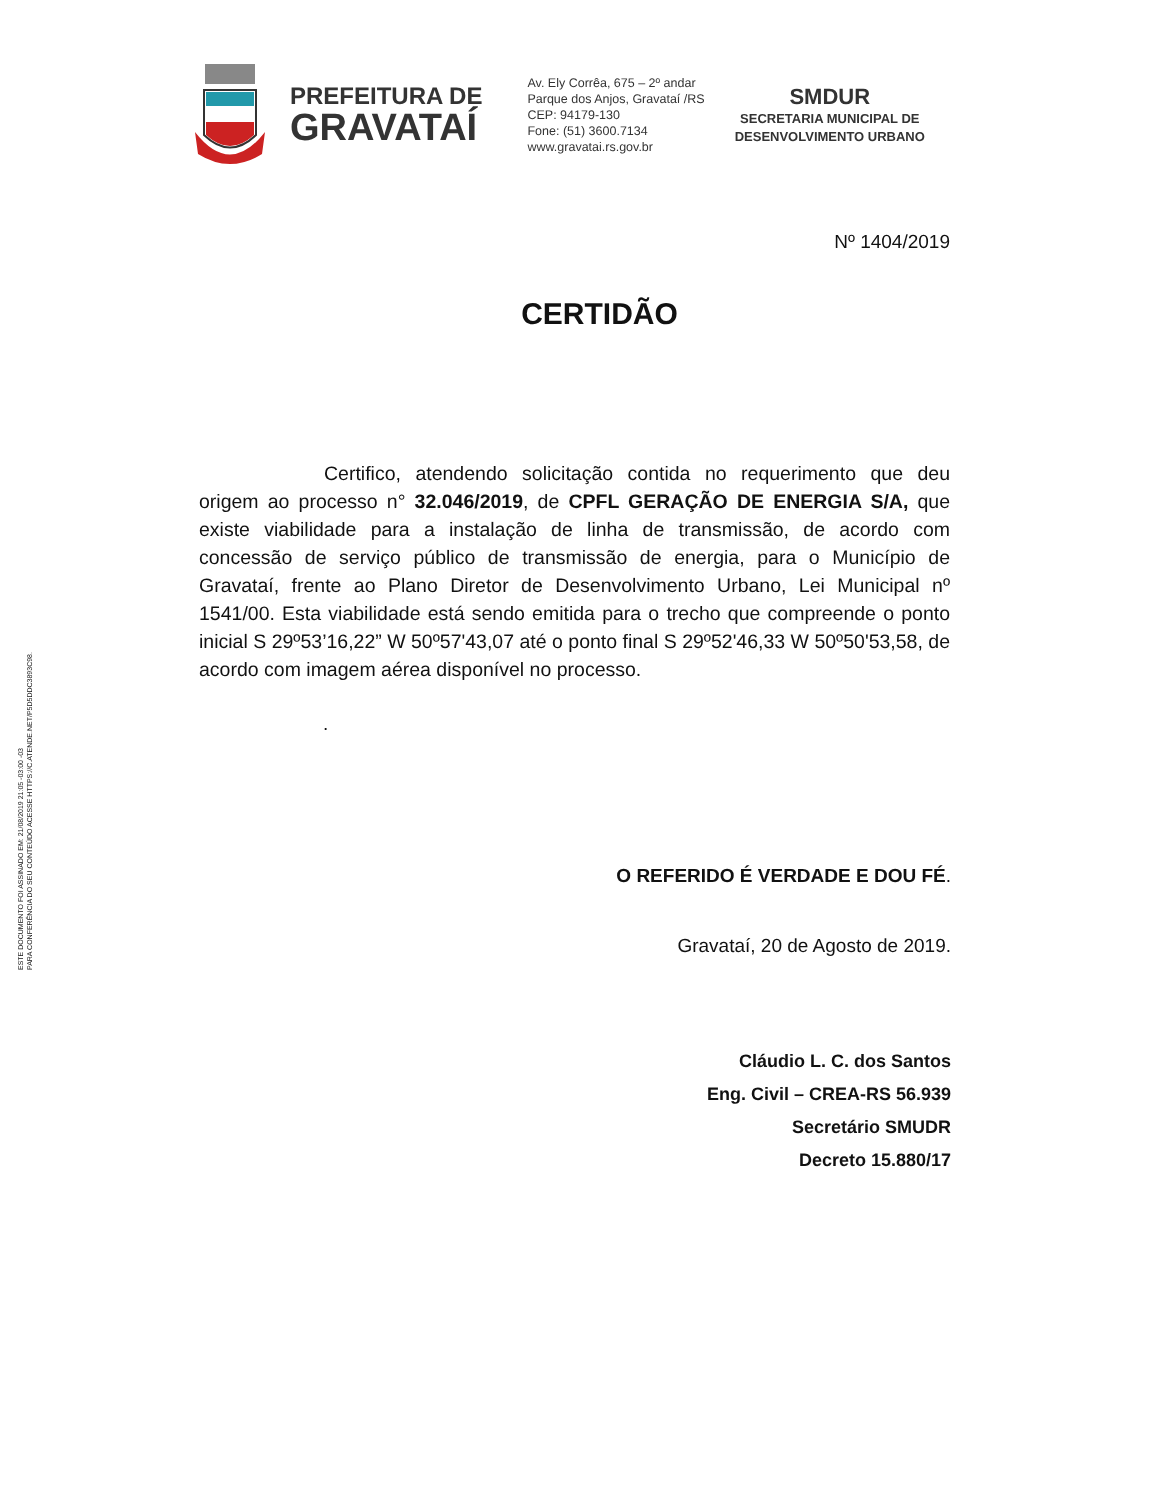PREFEITURA DE
GRAVATAÍ
Av. Ely Corrêa, 675 – 2º andar
Parque dos Anjos, Gravataí /RS
CEP: 94179-130
Fone: (51) 3600.7134
www.gravatai.rs.gov.br
SMDUR
SECRETARIA MUNICIPAL DE
DESENVOLVIMENTO URBANO
Nº 1404/2019
CERTIDÃO
Certifico, atendendo solicitação contida no requerimento que deu origem ao processo n° 32.046/2019, de CPFL GERAÇÃO DE ENERGIA S/A, que existe viabilidade para a instalação de linha de transmissão, de acordo com concessão de serviço público de transmissão de energia, para o Município de Gravataí, frente ao Plano Diretor de Desenvolvimento Urbano, Lei Municipal nº 1541/00. Esta viabilidade está sendo emitida para o trecho que compreende o ponto inicial S 29º53’16,22” W 50º57'43,07 até o ponto final S 29º52'46,33 W 50º50'53,58, de acordo com imagem aérea disponível no processo.
.
O REFERIDO É VERDADE E DOU FÉ.
Gravataí, 20 de Agosto de 2019.
Cláudio L. C. dos Santos
Eng. Civil – CREA-RS 56.939
Secretário SMUDR
Decreto 15.880/17
ESTE DOCUMENTO FOI ASSINADO EM: 21/08/2019 21:05 -03:00 -03
PARA CONFERÊNCIA DO SEU CONTEÚDO ACESSE HTTPS://C.ATENDE.NET/P5D5DDC3893C98.